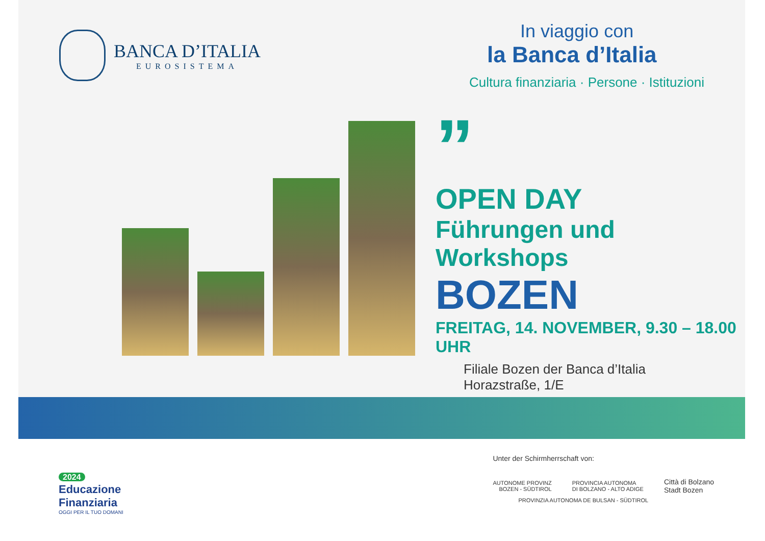BANCA D’ITALIA
EUROSISTEMA
In viaggio con
la Banca d’Italia
Cultura finanziaria · Persone · Istituzioni
”
OPEN DAY
Führungen und Workshops
BOZEN
FREITAG, 14. NOVEMBER, 9.30 – 18.00 UHR
Filiale Bozen der Banca d’Italia
Horazstraße, 1/E
2024
Educazione
Finanziaria
OGGI PER IL TUO DOMANI
Unter der Schirmherrschaft von:
AUTONOME PROVINZ
BOZEN - SÜDTIROL
PROVINCIA AUTONOMA
DI BOLZANO - ALTO ADIGE
Città di Bolzano
Stadt Bozen
PROVINZIA AUTONOMA DE BULSAN - SÜDTIROL